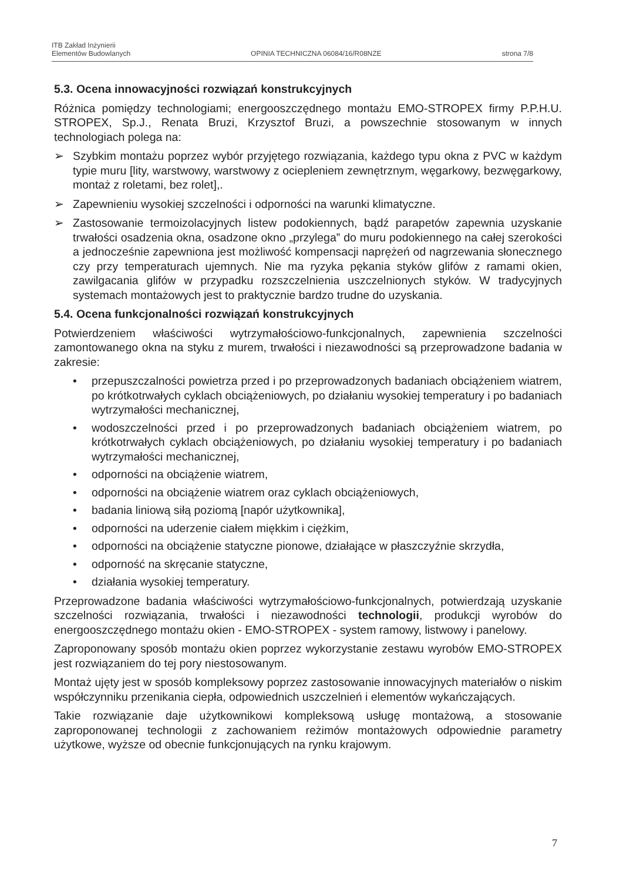ITB Zakład Inżynierii
Elementów Budowlanych
OPINIA TECHNICZNA 06084/16/R08NZE
strona 7/8
5.3. Ocena innowacyjności rozwiązań konstrukcyjnych
Różnica pomiędzy technologiami; energooszczędnego montażu EMO-STROPEX firmy P.P.H.U. STROPEX, Sp.J., Renata Bruzi, Krzysztof Bruzi, a powszechnie stosowanym w innych technologiach polega na:
➢ Szybkim montażu poprzez wybór przyjętego rozwiązania, każdego typu okna z PVC w każdym typie muru [lity, warstwowy, warstwowy z ociepleniem zewnętrznym, węgarkowy, bezwęgarkowy, montaż z roletami, bez rolet],.
➢ Zapewnieniu wysokiej szczelności i odporności na warunki klimatyczne.
➢ Zastosowanie termoizolacyjnych listew podokiennych, bądź parapetów zapewnia uzyskanie trwałości osadzenia okna, osadzone okno „przylega” do muru podokiennego na całej szerokości a jednocześnie zapewniona jest możliwość kompensacji naprężeń od nagrzewania słonecznego czy przy temperaturach ujemnych. Nie ma ryzyka pękania styków glifów z ramami okien, zawilgacania glifów w przypadku rozszczelnienia uszczelnionych styków. W tradycyjnych systemach montażowych jest to praktycznie bardzo trudne do uzyskania.
5.4. Ocena funkcjonalności rozwiązań konstrukcyjnych
Potwierdzeniem właściwości wytrzymałościowo-funkcjonalnych, zapewnienia szczelności zamontowanego okna na styku z murem, trwałości i niezawodności są przeprowadzone badania w zakresie:
• przepuszczalności powietrza przed i po przeprowadzonych badaniach obciążeniem wiatrem, po krótkotrwałych cyklach obciążeniowych, po działaniu wysokiej temperatury i po badaniach wytrzymałości mechanicznej,
• wodoszczelności przed i po przeprowadzonych badaniach obciążeniem wiatrem, po krótkotrwałych cyklach obciążeniowych, po działaniu wysokiej temperatury i po badaniach wytrzymałości mechanicznej,
• odporności na obciążenie wiatrem,
• odporności na obciążenie wiatrem oraz cyklach obciążeniowych,
• badania liniową siłą poziomą [napór użytkownika],
• odporności na uderzenie ciałem miękkim i ciężkim,
• odporności na obciążenie statyczne pionowe, działające w płaszczyźnie skrzydła,
• odporność na skręcanie statyczne,
• działania wysokiej temperatury.
Przeprowadzone badania właściwości wytrzymałościowo-funkcjonalnych, potwierdzają uzyskanie szczelności rozwiązania, trwałości i niezawodności technologii, produkcji wyrobów do energooszczędnego montażu okien - EMO-STROPEX - system ramowy, listwowy i panelowy.
Zaproponowany sposób montażu okien poprzez wykorzystanie zestawu wyrobów EMO-STROPEX jest rozwiązaniem do tej pory niestosowanym.
Montaż ujęty jest w sposób kompleksowy poprzez zastosowanie innowacyjnych materiałów o niskim współczynniku przenikania ciepła, odpowiednich uszczelnień i elementów wykańczających.
Takie rozwiązanie daje użytkownikowi kompleksową usługę montażową, a stosowanie zaproponowanej technologii z zachowaniem reżimów montażowych odpowiednie parametry użytkowe, wyższe od obecnie funkcjonujących na rynku krajowym.
7